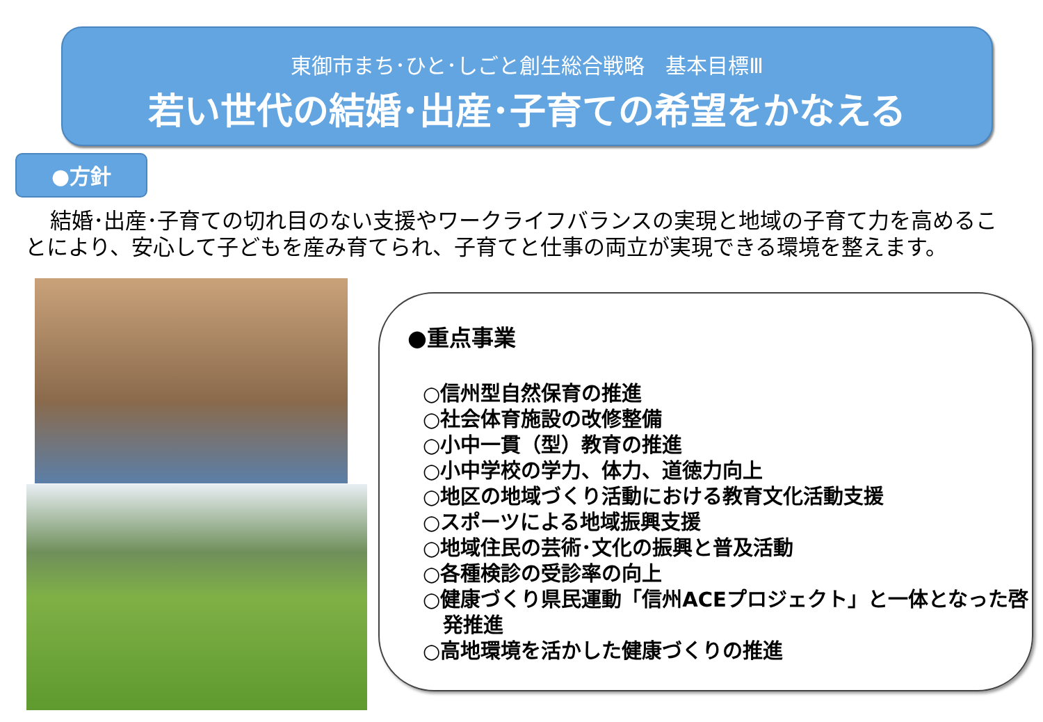東御市まち･ひと･しごと創生総合戦略　基本目標Ⅲ
若い世代の結婚･出産･子育ての希望をかなえる
●方針
結婚･出産･子育ての切れ目のない支援やワークライフバランスの実現と地域の子育て力を高めることにより、安心して子どもを産み育てられ、子育てと仕事の両立が実現できる環境を整えます。
●重点事業
○信州型自然保育の推進
○社会体育施設の改修整備
○小中一貫（型）教育の推進
○小中学校の学力、体力、道徳力向上
○地区の地域づくり活動における教育文化活動支援
○スポーツによる地域振興支援
○地域住民の芸術･文化の振興と普及活動
○各種検診の受診率の向上
○健康づくり県民運動「信州ACEプロジェクト」と一体となった啓
　発推進
○高地環境を活かした健康づくりの推進